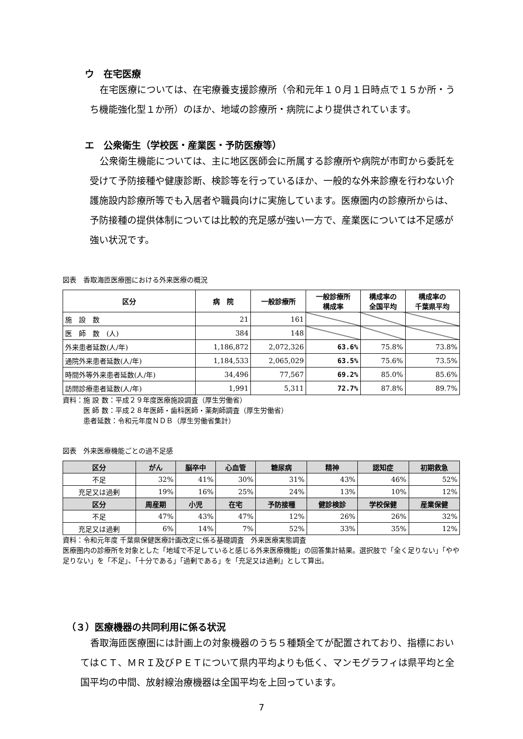ウ　在宅医療
在宅医療については、在宅療養支援診療所（令和元年１０月１日時点で１５か所・うち機能強化型１か所）のほか、地域の診療所・病院により提供されています。
エ　公衆衛生（学校医・産業医・予防医療等）
公衆衛生機能については、主に地区医師会に所属する診療所や病院が市町から委託を受けて予防接種や健康診断、検診等を行っているほか、一般的な外来診療を行わない介護施設内診療所等でも入居者や職員向けに実施しています。医療圏内の診療所からは、予防接種の提供体制については比較的充足感が強い一方で、産業医については不足感が強い状況です。
図表　香取海匝医療圏における外来医療の概況
| 区分 | 病 院 | 一般診療所 | 一般診療所 構成率 | 構成率の 全国平均 | 構成率の 千葉県平均 |
| --- | --- | --- | --- | --- | --- |
| 施 設 数 | 21 | 161 | | | |
| 医 師 数 (人) | 384 | 148 | | | |
| 外来患者延数(人/年) | 1,186,872 | 2,072,326 | 63.6% | 75.8% | 73.8% |
| 通院外来患者延数(人/年) | 1,184,533 | 2,065,029 | 63.5% | 75.6% | 73.5% |
| 時間外等外来患者延数(人/年) | 34,496 | 77,567 | 69.2% | 85.0% | 85.6% |
| 訪問診療患者延数(人/年) | 1,991 | 5,311 | 72.7% | 87.8% | 89.7% |
資料：施 設 数：平成２９年度医療施設調査（厚生労働省）
　　　医 師 数：平成２８年医師・歯科医師・薬剤師調査（厚生労働省）
　　　患者延数：令和元年度ＮＤＢ（厚生労働省集計）
図表　外来医療機能ごとの過不足感
| 区分 | がん | 脳卒中 | 心血管 | 糖尿病 | 精神 | 認知症 | 初期救急 |
| --- | --- | --- | --- | --- | --- | --- | --- |
| 不足 | 32% | 41% | 30% | 31% | 43% | 46% | 52% |
| 充足又は過剰 | 19% | 16% | 25% | 24% | 13% | 10% | 12% |
| 区分 | 周産期 | 小児 | 在宅 | 予防接種 | 健診検診 | 学校保健 | 産業保健 |
| 不足 | 47% | 43% | 47% | 12% | 26% | 26% | 32% |
| 充足又は過剰 | 6% | 14% | 7% | 52% | 33% | 35% | 12% |
資料：令和元年度 千葉県保健医療計画改定に係る基礎調査　外来医療実態調査
医療圏内の診療所を対象とした「地域で不足していると感じる外来医療機能」の回答集計結果。選択肢で「全く足りない」「やや足りない」を「不足」、「十分である」「過剰である」を「充足又は過剰」として算出。
（３）医療機器の共同利用に係る状況
香取海匝医療圏には計画上の対象機器のうち５種類全てが配置されており、指標においてはＣＴ、ＭＲＩ及びＰＥＴについて県内平均よりも低く、マンモグラフィは県平均と全国平均の中間、放射線治療機器は全国平均を上回っています。
7